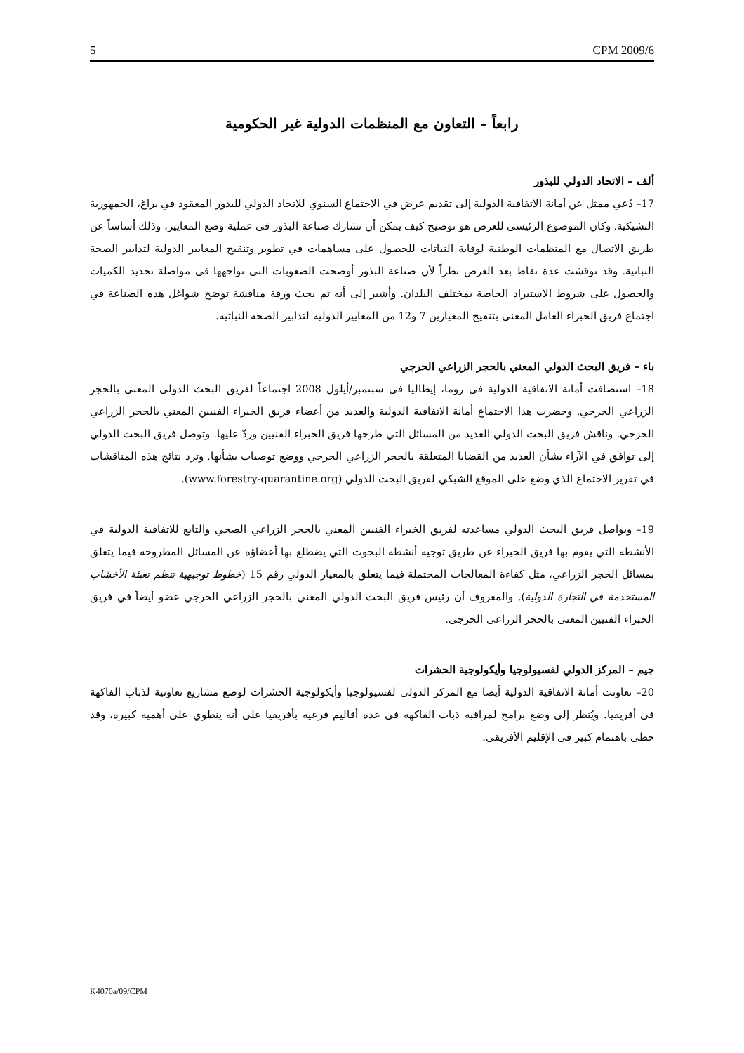5 CPM 2009/6
رابعاً – التعاون مع المنظمات الدولية غير الحكومية
ألف – الاتحاد الدولي للبذور
17– دُعي ممثل عن أمانة الاتفاقية الدولية إلى تقديم عرض في الاجتماع السنوي للاتحاد الدولي للبذور المعقود في براغ، الجمهورية التشيكية. وكان الموضوع الرئيسي للعرض هو توضيح كيف يمكن أن تشارك صناعة البذور في عملية وضع المعايير، وذلك أساساً عن طريق الاتصال مع المنظمات الوطنية لوقاية النباتات للحصول على مساهمات في تطوير وتنقيح المعايير الدولية لتدابير الصحة النباتية. وقد نوقشت عدة نقاط بعد العرض نظراً لأن صناعة البذور أوضحت الصعوبات التي تواجهها في مواصلة تحديد الكميات والحصول على شروط الاستيراد الخاصة بمختلف البلدان. وأشير إلى أنه تم بحث ورقة مناقشة توضح شواغل هذه الصناعة في اجتماع فريق الخبراء العامل المعني بتنقيح المعيارين 7 و12 من المعايير الدولية لتدابير الصحة النباتية.
باء – فريق البحث الدولي المعني بالحجر الزراعي الحرجي
18– استضافت أمانة الاتفاقية الدولية في روما، إيطاليا في سبتمبر/أيلول 2008 اجتماعاً لفريق البحث الدولي المعني بالحجر الزراعي الحرجي. وحضرت هذا الاجتماع أمانة الاتفاقية الدولية والعديد من أعضاء فريق الخبراء الفنيين المعني بالحجر الزراعي الحرجي. وناقش فريق البحث الدولي العديد من المسائل التي طرحها فريق الخبراء الفنيين وردّ عليها. وتوصل فريق البحث الدولي إلى توافق في الآراء بشأن العديد من القضايا المتعلقة بالحجر الزراعي الحرجي ووضع توصيات بشأنها. وترد نتائج هذه المناقشات في تقرير الاجتماع الذي وضع على الموقع الشبكي لفريق البحث الدولي (www.forestry-quarantine.org).
19– ويواصل فريق البحث الدولي مساعدته لفريق الخبراء الفنيين المعني بالحجر الزراعي الصحي والتابع للاتفاقية الدولية في الأنشطة التي يقوم بها فريق الخبراء عن طريق توجيه أنشطة البحوث التي يضطلع بها أعضاؤه عن المسائل المطروحة فيما يتعلق بمسائل الحجر الزراعي، مثل كفاءة المعالجات المحتملة فيما يتعلق بالمعيار الدولي رقم 15 (خطوط توجيهية تنظم تعبئة الأخشاب المستخدمة في التجارة الدولية). والمعروف أن رئيس فريق البحث الدولي المعني بالحجر الزراعي الحرجي عضو أيضاً في فريق الخبراء الفنيين المعني بالحجر الزراعي الحرجي.
جيم – المركز الدولي لفسيولوجيا وأيكولوجية الحشرات
20– تعاونت أمانة الاتفاقية الدولية أيضا مع المركز الدولي لفسيولوجيا وأيكولوجية الحشرات لوضع مشاريع تعاونية لذباب الفاكهة فى أفريقيا. ويُنظر إلى وضع برامج لمراقبة ذباب الفاكهة فى عدة أقاليم فرعية بأفريقيا على أنه ينطوي على أهمية كبيرة، وقد حظي باهتمام كبير فى الإقليم الأفريقي.
K4070a/09/CPM